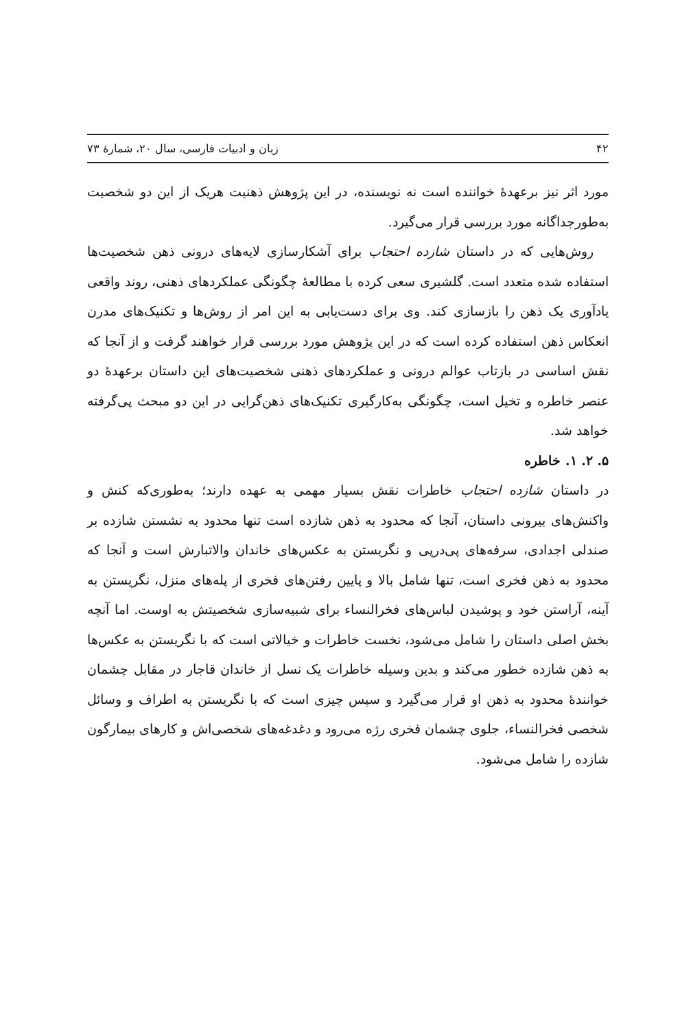۴۲ زبان و ادبیات فارسی، سال ۲۰، شمارهٔ ۷۳
مورد اثر نیز برعهدهٔ خواننده است نه نویسنده، در این پژوهش ذهنیت هریک از این دو شخصیت به‌طورجداگانه مورد بررسی قرار می‌گیرد.
روش‌هایی که در داستان شازده احتجاب برای آشکارسازی لایه‌های درونی ذهن شخصیت‌ها استفاده شده متعدد است. گلشیری سعی کرده با مطالعهٔ چگونگی عملکردهای ذهنی، روند واقعی یادآوری یک ذهن را بازسازی کند. وی برای دست‌یابی به این امر از روش‌ها و تکنیک‌های مدرن انعکاس ذهن استفاده کرده است که در این پژوهش مورد بررسی قرار خواهند گرفت و از آنجا که نقش اساسی در بازتاب عوالم درونی و عملکردهای ذهنی شخصیت‌های این داستان برعهدهٔ دو عنصر خاطره و تخیل است، چگونگی به‌کارگیری تکنیک‌های ذهن‌گرایی در این دو مبحث پی‌گرفته خواهد شد.
۵. ۲. ۱. خاطره
در داستان شازده احتجاب خاطرات نقش بسیار مهمی به عهده دارند؛ به‌طوری‌که کنش و واکنش‌های بیرونی داستان، آنجا که محدود به ذهن شازده است تنها محدود به نشستن شازده بر صندلی اجدادی، سرفه‌های پی‌درپی و نگریستن به عکس‌های خاندان والاتبارش است و آنجا که محدود به ذهن فخری است، تنها شامل بالا و پایین رفتن‌های فخری از پله‌های منزل، نگریستن به آینه، آراستن خود و پوشیدن لباس‌های فخرالنساء برای شبیه‌سازی شخصیتش به اوست. اما آنچه بخش اصلی داستان را شامل می‌شود، نخست خاطرات و خیالاتی است که با نگریستن به عکس‌ها به ذهن شازده خطور می‌کند و بدین وسیله خاطرات یک نسل از خاندان قاجار در مقابل چشمان خوانندهٔ محدود به ذهن او قرار می‌گیرد و سپس چیزی است که با نگریستن به اطراف و وسائل شخصی فخرالنساء، جلوی چشمان فخری رژه می‌رود و دغدغه‌های شخصی‌اش و کارهای بیمارگون شازده را شامل می‌شود.